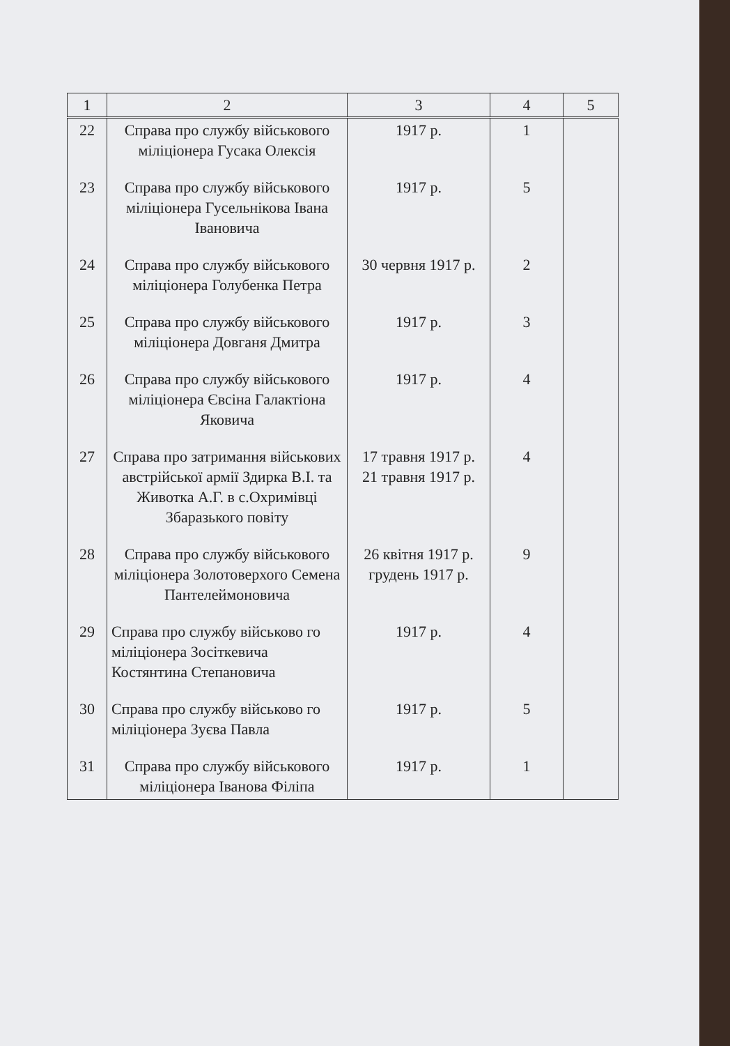| 1 | 2 | 3 | 4 | 5 |
| --- | --- | --- | --- | --- |
| 22 | Справа про службу військового міліціонера Гусака Олексія | 1917 р. | 1 | |
| 23 | Справа про службу військового міліціонера Гусельнікова Івана Івановича | 1917 р. | 5 | |
| 24 | Справа про службу військового міліціонера Голубенка Петра | 30 червня 1917 р. | 2 | |
| 25 | Справа про службу військового міліціонера Довганя Дмитра | 1917 р. | 3 | |
| 26 | Справа про службу військового міліціонера Євсіна Галактіона Яковича | 1917 р. | 4 | |
| 27 | Справа про затримання військових австрійської армії Здирка В.І. та Животка А.Г. в с.Охримівці Збаразького повіту | 17 травня 1917 р. 21 травня 1917 р. | 4 | |
| 28 | Справа про службу військового міліціонера Золотоверхого Семена Пантелеймоновича | 26 квітня 1917 р. грудень 1917 р. | 9 | |
| 29 | Справа про службу військово го міліціонера Зосіткевича Костянтина Степановича | 1917 р. | 4 | |
| 30 | Справа про службу військово го міліціонера Зуєва Павла | 1917 р. | 5 | |
| 31 | Справа про службу військового міліціонера Іванова Філіпа | 1917 р. | 1 | |